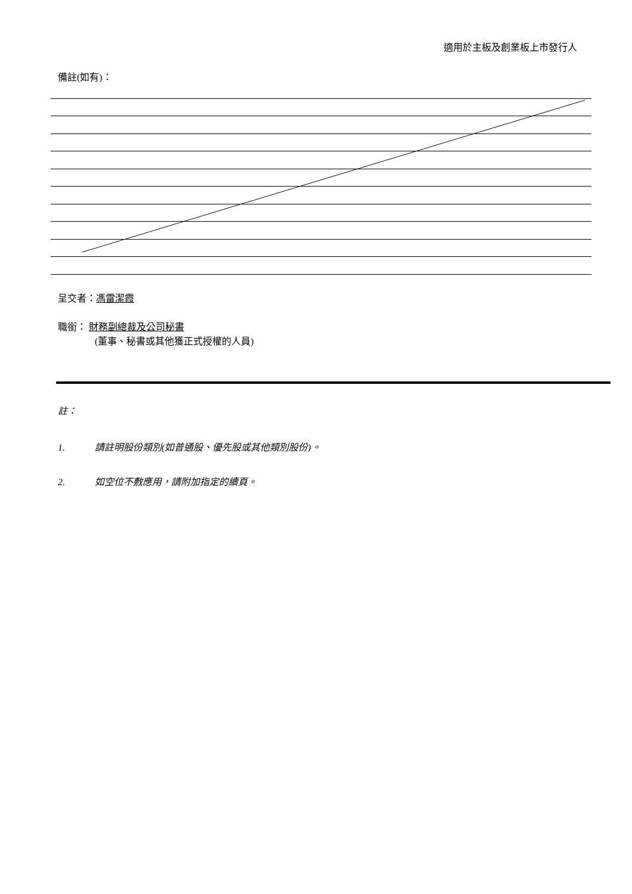適用於主板及創業板上市發行人
備註(如有)：
呈交者：馮雷潔霞
職銜： 財務副總裁及公司秘書
(董事、秘書或其他獲正式授權的人員)
註：
1. 請註明股份類別(如普通股、優先股或其他類別股份)。
2. 如空位不敷應用，請附加指定的續頁。